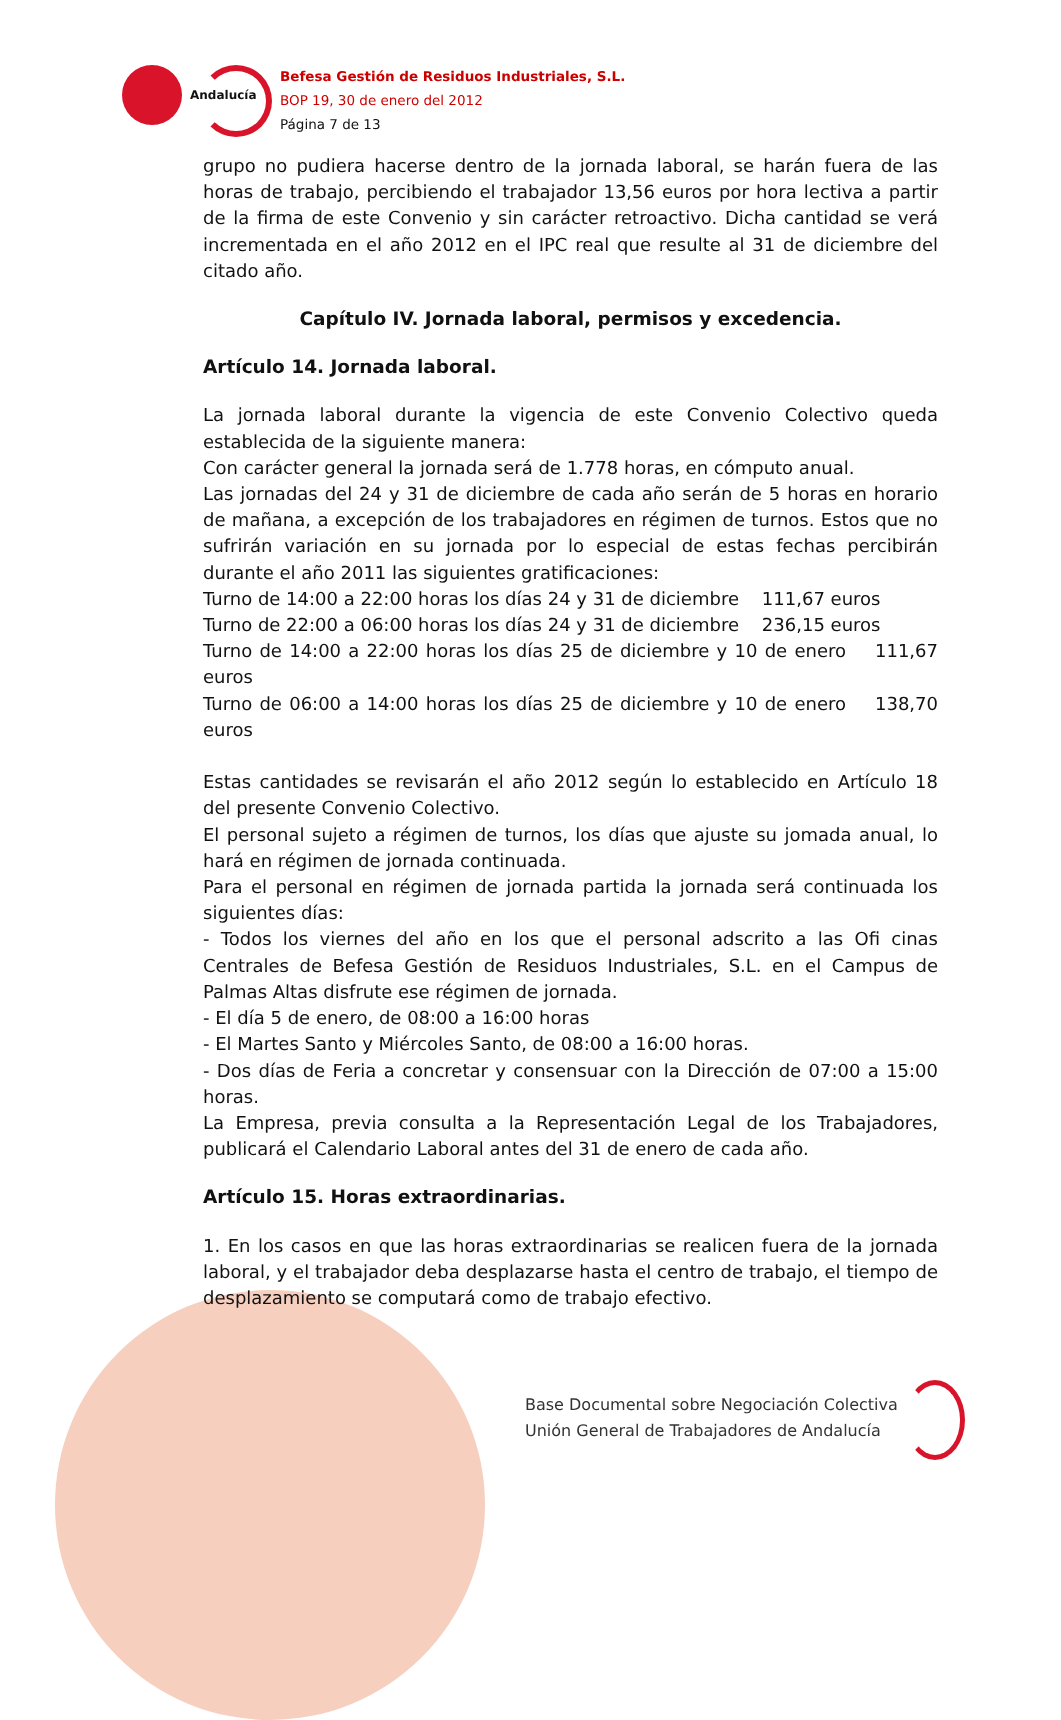Andalucía
Befesa Gestión de Residuos Industriales, S.L.
BOP 19, 30 de enero del 2012
Página 7 de 13
grupo no pudiera hacerse dentro de la jornada laboral, se harán fuera de las horas de trabajo, percibiendo el trabajador 13,56 euros por hora lectiva a partir de la firma de este Convenio y sin carácter retroactivo. Dicha cantidad se verá incrementada en el año 2012 en el IPC real que resulte al 31 de diciembre del citado año.
Capítulo IV. Jornada laboral, permisos y excedencia.
Artículo 14. Jornada laboral.
La jornada laboral durante la vigencia de este Convenio Colectivo queda establecida de la siguiente manera:
Con carácter general la jornada será de 1.778 horas, en cómputo anual.
Las jornadas del 24 y 31 de diciembre de cada año serán de 5 horas en horario de mañana, a excepción de los trabajadores en régimen de turnos. Estos que no sufrirán variación en su jornada por lo especial de estas fechas percibirán durante el año 2011 las siguientes gratificaciones:
Turno de 14:00 a 22:00 horas los días 24 y 31 de diciembre 111,67 euros
Turno de 22:00 a 06:00 horas los días 24 y 31 de diciembre 236,15 euros
Turno de 14:00 a 22:00 horas los días 25 de diciembre y 10 de enero 111,67 euros
Turno de 06:00 a 14:00 horas los días 25 de diciembre y 10 de enero 138,70 euros
Estas cantidades se revisarán el año 2012 según lo establecido en Artículo 18 del presente Convenio Colectivo.
El personal sujeto a régimen de turnos, los días que ajuste su jomada anual, lo hará en régimen de jornada continuada.
Para el personal en régimen de jornada partida la jornada será continuada los siguientes días:
- Todos los viernes del año en los que el personal adscrito a las Ofi cinas Centrales de Befesa Gestión de Residuos Industriales, S.L. en el Campus de Palmas Altas disfrute ese régimen de jornada.
- El día 5 de enero, de 08:00 a 16:00 horas
- El Martes Santo y Miércoles Santo, de 08:00 a 16:00 horas.
- Dos días de Feria a concretar y consensuar con la Dirección de 07:00 a 15:00 horas.
La Empresa, previa consulta a la Representación Legal de los Trabajadores, publicará el Calendario Laboral antes del 31 de enero de cada año.
Artículo 15. Horas extraordinarias.
1. En los casos en que las horas extraordinarias se realicen fuera de la jornada laboral, y el trabajador deba desplazarse hasta el centro de trabajo, el tiempo de desplazamiento se computará como de trabajo efectivo.
Base Documental sobre Negociación Colectiva
Unión General de Trabajadores de Andalucía